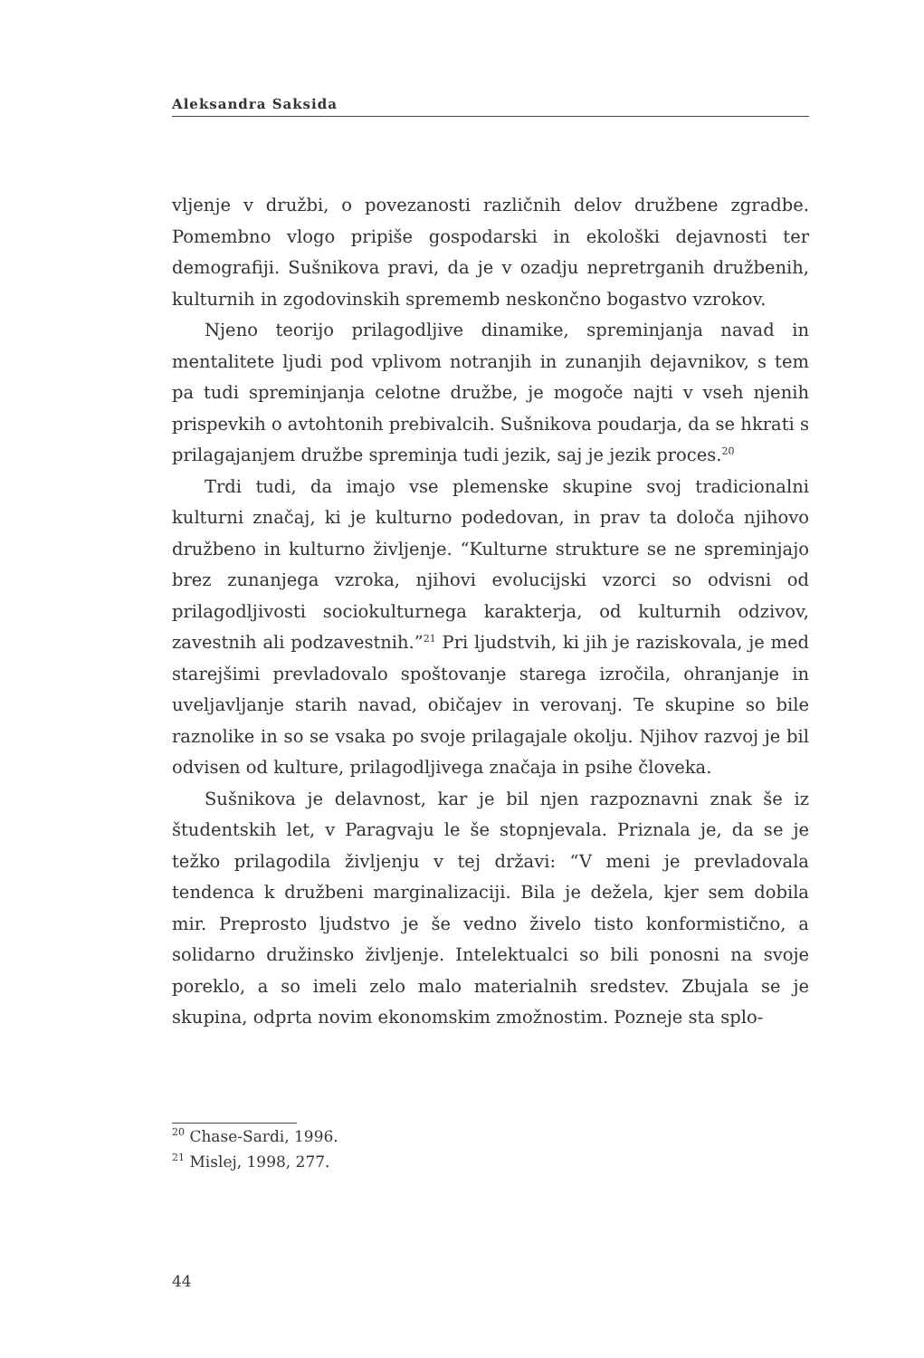Aleksandra Saksida
vljenje v družbi, o povezanosti različnih delov družbene zgradbe. Pomembno vlogo pripiše gospodarski in ekološki dejavnosti ter demografiji. Sušnikova pravi, da je v ozadju nepretrganih družbenih, kulturnih in zgodovinskih sprememb neskončno bogastvo vzrokov.
Njeno teorijo prilagodljive dinamike, spreminjanja navad in mentalitete ljudi pod vplivom notranjih in zunanjih dejavnikov, s tem pa tudi spreminjanja celotne družbe, je mogoče najti v vseh njenih prispevkih o avtohtonih prebivalcih. Sušnikova poudarja, da se hkrati s prilagajanjem družbe spreminja tudi jezik, saj je jezik proces.<sup>20</sup>
Trdi tudi, da imajo vse plemenske skupine svoj tradicionalni kulturni značaj, ki je kulturno podedovan, in prav ta določa njihovo družbeno in kulturno življenje. “Kulturne strukture se ne spreminjajo brez zunanjega vzroka, njihovi evolucijski vzorci so odvisni od prilagodljivosti sociokulturnega karakterja, od kulturnih odzivov, zavestnih ali podzavestnih.”<sup>21</sup> Pri ljudstvih, ki jih je raziskovala, je med starejšimi prevladovalo spoštovanje starega izročila, ohranjanje in uveljavljanje starih navad, običajev in verovanj. Te skupine so bile raznolike in so se vsaka po svoje prilagajale okolju. Njihov razvoj je bil odvisen od kulture, prilagodljivega značaja in psihe človeka.
Sušnikova je delavnost, kar je bil njen razpoznavni znak še iz študentskih let, v Paragvaju le še stopnjevala. Priznala je, da se je težko prilagodila življenju v tej državi: “V meni je prevladovala tendenca k družbeni marginalizaciji. Bila je dežela, kjer sem dobila mir. Preprosto ljudstvo je še vedno živelo tisto konformistično, a solidarno družinsko življenje. Intelektualci so bili ponosni na svoje poreklo, a so imeli zelo malo materialnih sredstev. Zbujala se je skupina, odprta novim ekonomskim zmožnostim. Pozneje sta splo-
<sup>20</sup> Chase-Sardi, 1996.
<sup>21</sup> Mislej, 1998, 277.
44